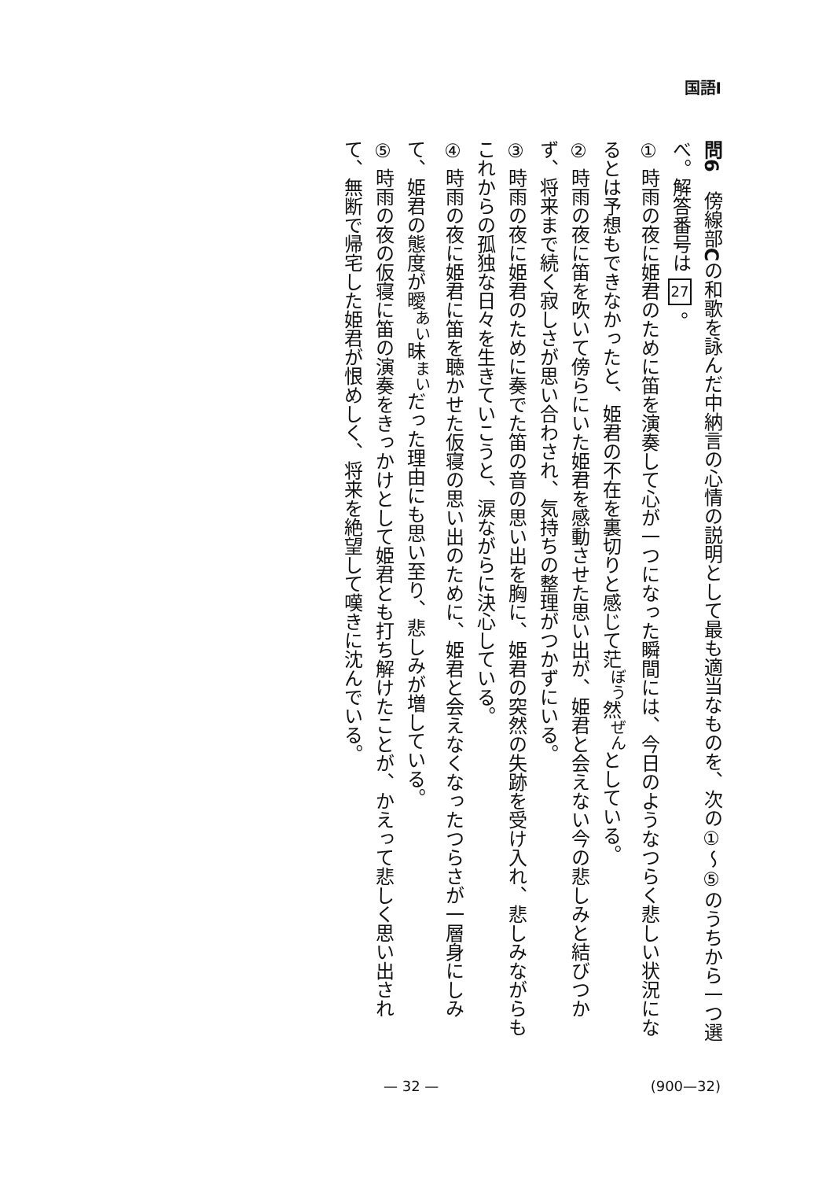国語Ⅰ
問6　傍線部Cの和歌を詠んだ中納言の心情の説明として最も適当なものを、次の①～⑤のうちから一つ選べ。解答番号は 27 。
① 時雨の夜に姫君のために笛を演奏して心が一つになった瞬間には、今日のようなつらく悲しい状況になるとは予想もできなかったと、姫君の不在を裏切りと感じて茫<sup>ぼう</sup>然<sup>ぜん</sup>としている。
② 時雨の夜に笛を吹いて傍らにいた姫君を感動させた思い出が、姫君と会えない今の悲しみと結びつかず、将来まで続く寂しさが思い合わされ、気持ちの整理がつかずにいる。
③ 時雨の夜に姫君のために奏でた笛の音の思い出を胸に、姫君の突然の失跡を受け入れ、悲しみながらもこれからの孤独な日々を生きていこうと、涙ながらに決心している。
④ 時雨の夜に姫君に笛を聴かせた仮寝の思い出のために、姫君と会えなくなったつらさが一層身にしみて、姫君の態度が曖<sup>あい</sup>昧<sup>まい</sup>だった理由にも思い至り、悲しみが増している。
⑤ 時雨の夜の仮寝に笛の演奏をきっかけとして姫君とも打ち解けたことが、かえって悲しく思い出されて、無断で帰宅した姫君が恨めしく、将来を絶望して嘆きに沈んでいる。
— 32 — (900—32)